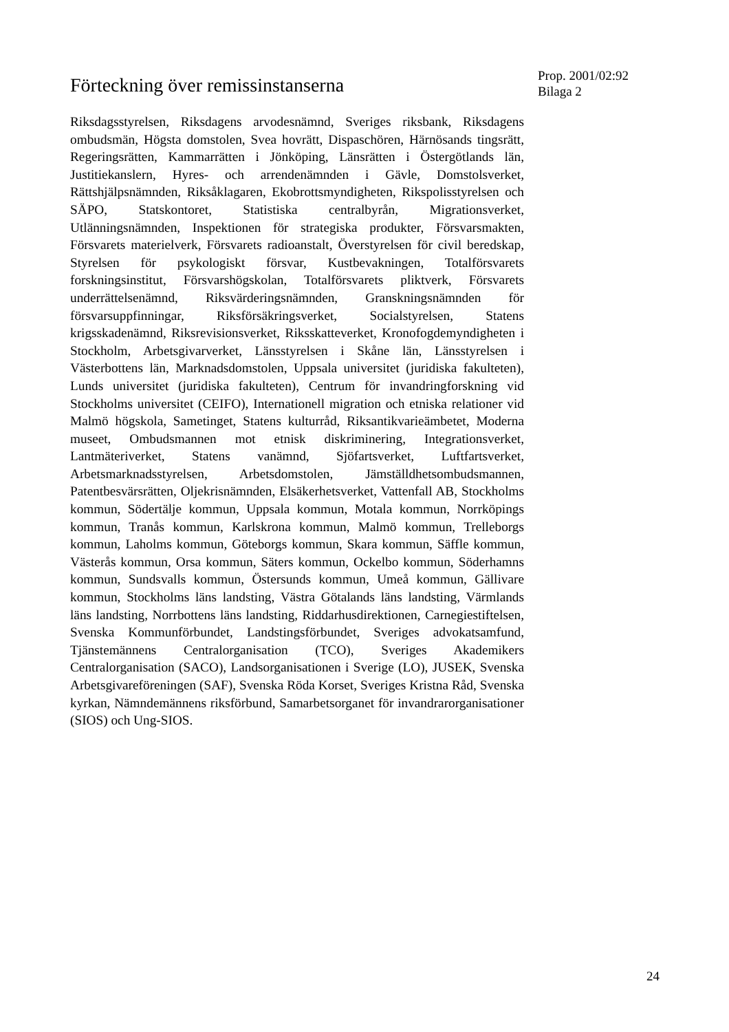Förteckning över remissinstanserna
Prop. 2001/02:92
Bilaga 2
Riksdagsstyrelsen, Riksdagens arvodesnämnd, Sveriges riksbank, Riksdagens ombudsmän, Högsta domstolen, Svea hovrätt, Dispaschören, Härnösands tingsrätt, Regeringsrätten, Kammarrätten i Jönköping, Länsrätten i Östergötlands län, Justitiekanslern, Hyres- och arrendenämnden i Gävle, Domstolsverket, Rättshjälpsnämnden, Riksåklagaren, Ekobrottsmyndigheten, Rikspolisstyrelsen och SÄPO, Statskontoret, Statistiska centralbyrån, Migrationsverket, Utlänningsnämnden, Inspektionen för strategiska produkter, Försvarsmakten, Försvarets materielverk, Försvarets radioanstalt, Överstyrelsen för civil beredskap, Styrelsen för psykologiskt försvar, Kustbevakningen, Totalförsvarets forskningsinstitut, Försvarshögskolan, Totalförsvarets pliktverk, Försvarets underrättelsenämnd, Riksvärderingsnämnden, Granskningsnämnden för försvarsuppfinningar, Riksförsäkringsverket, Socialstyrelsen, Statens krigsskadenämnd, Riksrevisionsverket, Riksskatteverket, Kronofogdemyndigheten i Stockholm, Arbetsgivarverket, Länsstyrelsen i Skåne län, Länsstyrelsen i Västerbottens län, Marknadsdomstolen, Uppsala universitet (juridiska fakulteten), Lunds universitet (juridiska fakulteten), Centrum för invandringforskning vid Stockholms universitet (CEIFO), Internationell migration och etniska relationer vid Malmö högskola, Sametinget, Statens kulturråd, Riksantikvarieämbetet, Moderna museet, Ombudsmannen mot etnisk diskriminering, Integrationsverket, Lantmäteriverket, Statens vanämnd, Sjöfartsverket, Luftfartsverket, Arbetsmarknadsstyrelsen, Arbetsdomstolen, Jämställdhetsombudsmannen, Patentbesvärsrätten, Oljekrisnämnden, Elsäkerhetsverket, Vattenfall AB, Stockholms kommun, Södertälje kommun, Uppsala kommun, Motala kommun, Norrköpings kommun, Tranås kommun, Karlskrona kommun, Malmö kommun, Trelleborgs kommun, Laholms kommun, Göteborgs kommun, Skara kommun, Säffle kommun, Västerås kommun, Orsa kommun, Säters kommun, Ockelbo kommun, Söderhamns kommun, Sundsvalls kommun, Östersunds kommun, Umeå kommun, Gällivare kommun, Stockholms läns landsting, Västra Götalands läns landsting, Värmlands läns landsting, Norrbottens läns landsting, Riddarhusdirektionen, Carnegiestiftelsen, Svenska Kommunförbundet, Landstingsförbundet, Sveriges advokatsamfund, Tjänstemännens Centralorganisation (TCO), Sveriges Akademikers Centralorganisation (SACO), Landsorganisationen i Sverige (LO), JUSEK, Svenska Arbetsgivareföreningen (SAF), Svenska Röda Korset, Sveriges Kristna Råd, Svenska kyrkan, Nämndemännens riksförbund, Samarbetsorganet för invandrarorganisationer (SIOS) och Ung-SIOS.
24